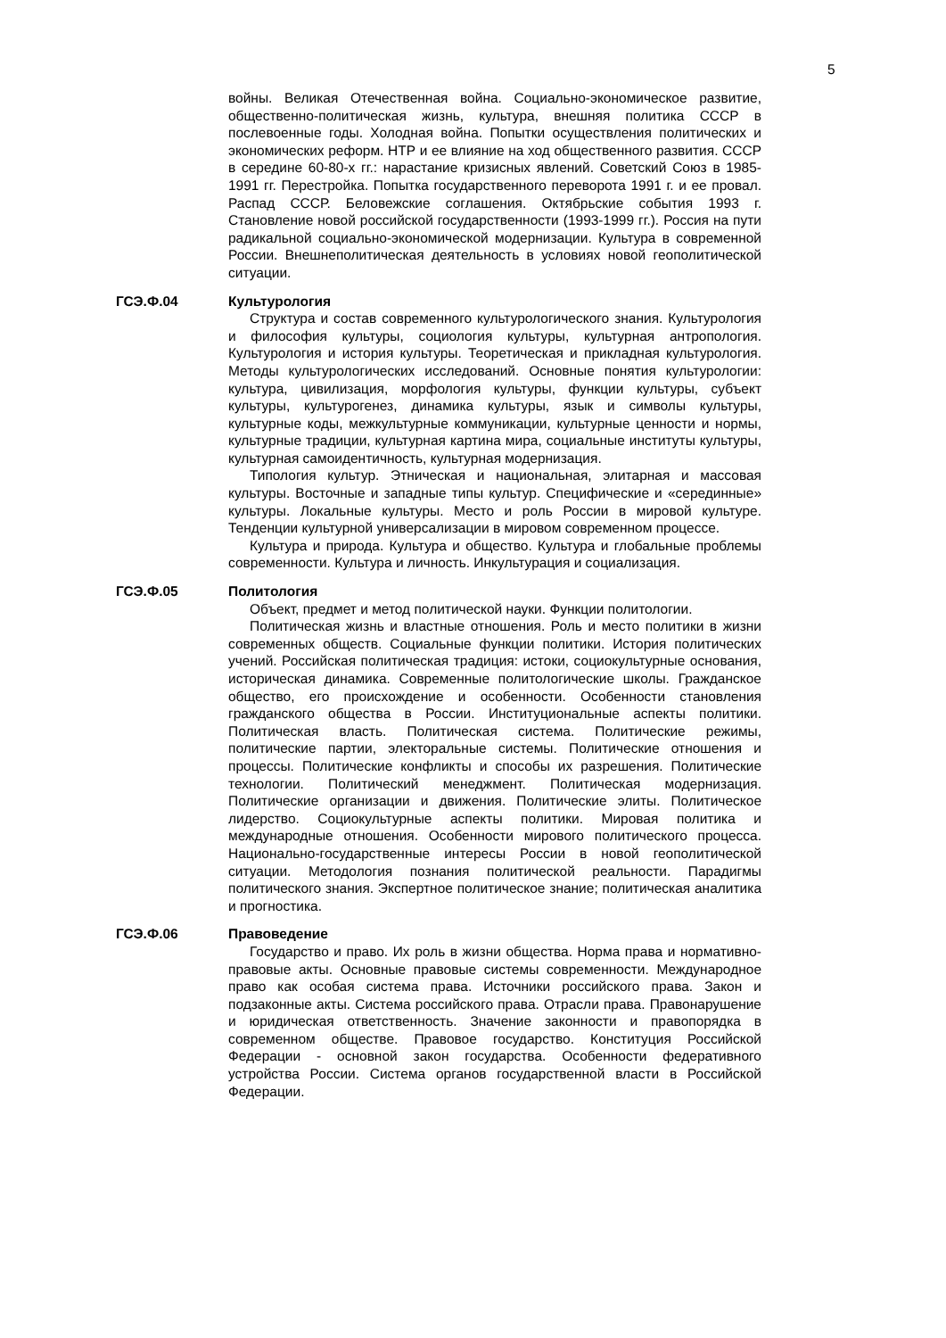5
войны. Великая Отечественная война. Социально-экономическое развитие, общественно-политическая жизнь, культура, внешняя политика СССР в послевоенные годы. Холодная война. Попытки осуществления политических и экономических реформ. НТР и ее влияние на ход общественного развития. СССР в середине 60-80-х гг.: нарастание кризисных явлений. Советский Союз в 1985-1991 гг. Перестройка. Попытка государственного переворота 1991 г. и ее провал. Распад СССР. Беловежские соглашения. Октябрьские события 1993 г. Становление новой российской государственности (1993-1999 гг.). Россия на пути радикальной социально-экономической модернизации. Культура в современной России. Внешнеполитическая деятельность в условиях новой геополитической ситуации.
ГСЭ.Ф.04 Культурология
Структура и состав современного культурологического знания. Культурология и философия культуры, социология культуры, культурная антропология. Культурология и история культуры. Теоретическая и прикладная культурология. Методы культурологических исследований. Основные понятия культурологии: культура, цивилизация, морфология культуры, функции культуры, субъект культуры, культурогенез, динамика культуры, язык и символы культуры, культурные коды, межкультурные коммуникации, культурные ценности и нормы, культурные традиции, культурная картина мира, социальные институты культуры, культурная самоидентичность, культурная модернизация.
Типология культур. Этническая и национальная, элитарная и массовая культуры. Восточные и западные типы культур. Специфические и «серединные» культуры. Локальные культуры. Место и роль России в мировой культуре. Тенденции культурной универсализации в мировом современном процессе.
Культура и природа. Культура и общество. Культура и глобальные проблемы современности. Культура и личность. Инкультурация и социализация.
ГСЭ.Ф.05 Политология
Объект, предмет и метод политической науки. Функции политологии.
Политическая жизнь и властные отношения. Роль и место политики в жизни современных обществ. Социальные функции политики. История политических учений. Российская политическая традиция: истоки, социокультурные основания, историческая динамика. Современные политологические школы. Гражданское общество, его происхождение и особенности. Особенности становления гражданского общества в России. Институциональные аспекты политики. Политическая власть. Политическая система. Политические режимы, политические партии, электоральные системы. Политические отношения и процессы. Политические конфликты и способы их разрешения. Политические технологии. Политический менеджмент. Политическая модернизация. Политические организации и движения. Политические элиты. Политическое лидерство. Социокультурные аспекты политики. Мировая политика и международные отношения. Особенности мирового политического процесса. Национально-государственные интересы России в новой геополитической ситуации. Методология познания политической реальности. Парадигмы политического знания. Экспертное политическое знание; политическая аналитика и прогностика.
ГСЭ.Ф.06 Правоведение
Государство и право. Их роль в жизни общества. Норма права и нормативно-правовые акты. Основные правовые системы современности. Международное право как особая система права. Источники российского права. Закон и подзаконные акты. Система российского права. Отрасли права. Правонарушение и юридическая ответственность. Значение законности и правопорядка в современном обществе. Правовое государство. Конституция Российской Федерации - основной закон государства. Особенности федеративного устройства России. Система органов государственной власти в Российской Федерации.